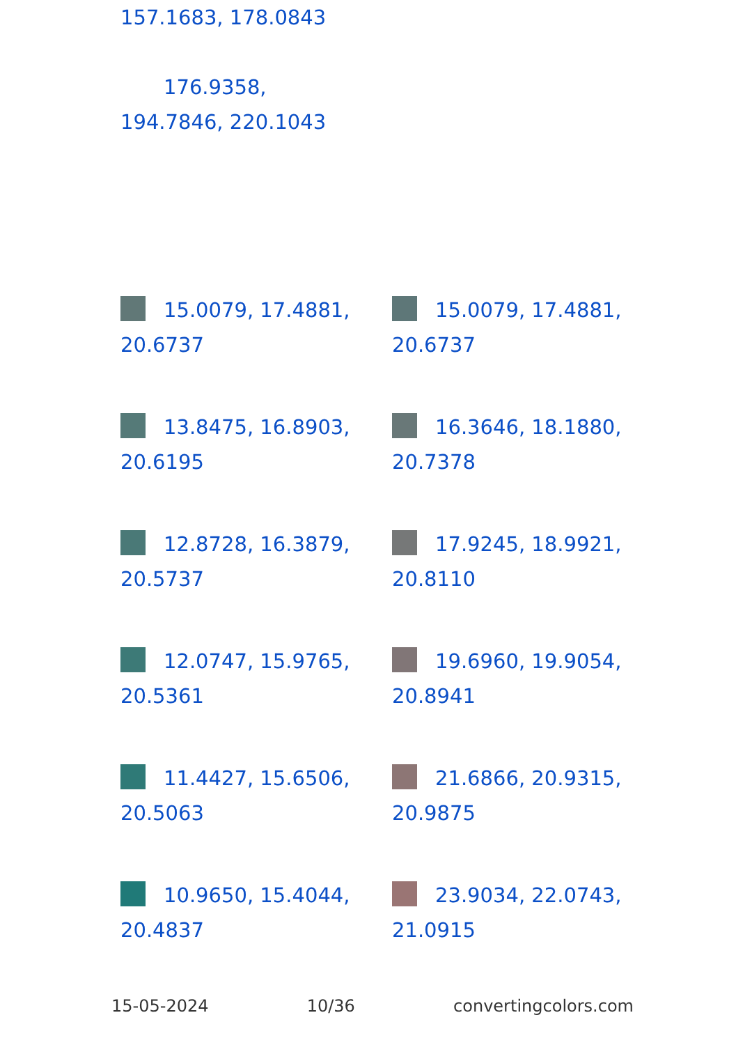157.1683, 178.0843
176.9358,
194.7846, 220.1043
15.0079, 17.4881, 20.6737
15.0079, 17.4881, 20.6737
13.8475, 16.8903, 20.6195
16.3646, 18.1880, 20.7378
12.8728, 16.3879, 20.5737
17.9245, 18.9921, 20.8110
12.0747, 15.9765, 20.5361
19.6960, 19.9054, 20.8941
11.4427, 15.6506, 20.5063
21.6866, 20.9315, 20.9875
10.9650, 15.4044, 20.4837
23.9034, 22.0743, 21.0915
15-05-2024 10/36 convertingcolors.com